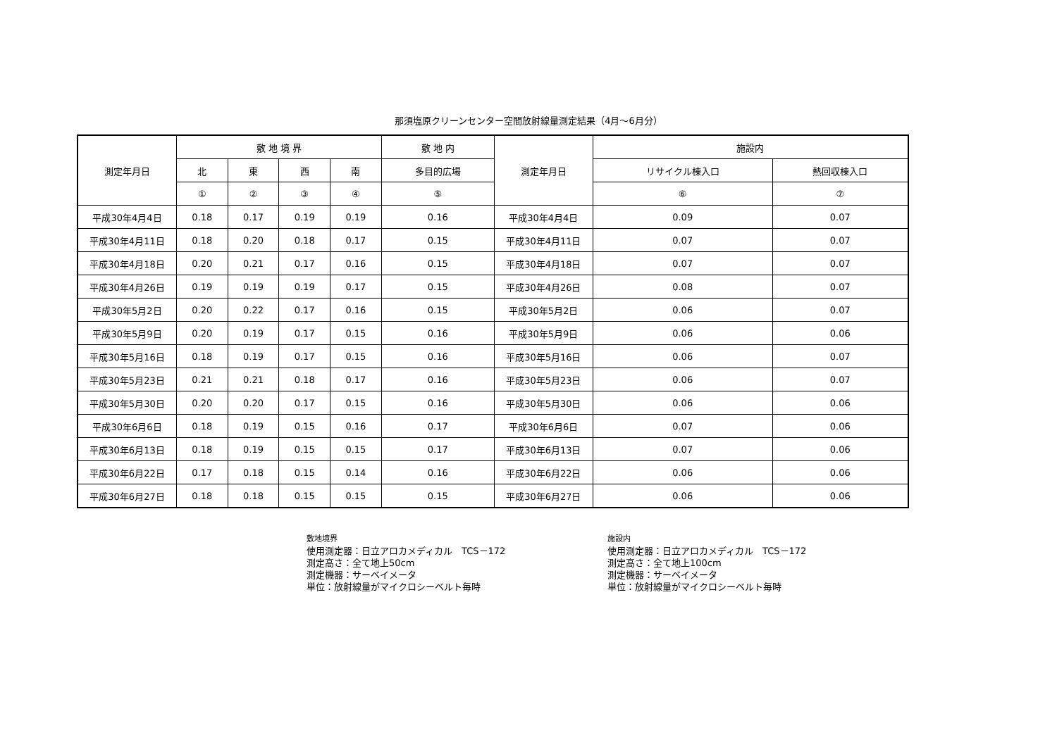那須塩原クリーンセンター空間放射線量測定結果（4月～6月分）
| 測定年月日 | 敷 地 境 界 | | | | 敷 地 内 | 測定年月日 | 施設内 | |
| --- | --- | --- | --- | --- | --- | --- | --- | --- |
| | 北 | 東 | 西 | 南 | 多目的広場 | | リサイクル棟入口 | 熱回収棟入口 |
| | ① | ② | ③ | ④ | ⑤ | | ⑥ | ⑦ |
| 平成30年4月4日 | 0.18 | 0.17 | 0.19 | 0.19 | 0.16 | 平成30年4月4日 | 0.09 | 0.07 |
| 平成30年4月11日 | 0.18 | 0.20 | 0.18 | 0.17 | 0.15 | 平成30年4月11日 | 0.07 | 0.07 |
| 平成30年4月18日 | 0.20 | 0.21 | 0.17 | 0.16 | 0.15 | 平成30年4月18日 | 0.07 | 0.07 |
| 平成30年4月26日 | 0.19 | 0.19 | 0.19 | 0.17 | 0.15 | 平成30年4月26日 | 0.08 | 0.07 |
| 平成30年5月2日 | 0.20 | 0.22 | 0.17 | 0.16 | 0.15 | 平成30年5月2日 | 0.06 | 0.07 |
| 平成30年5月9日 | 0.20 | 0.19 | 0.17 | 0.15 | 0.16 | 平成30年5月9日 | 0.06 | 0.06 |
| 平成30年5月16日 | 0.18 | 0.19 | 0.17 | 0.15 | 0.16 | 平成30年5月16日 | 0.06 | 0.07 |
| 平成30年5月23日 | 0.21 | 0.21 | 0.18 | 0.17 | 0.16 | 平成30年5月23日 | 0.06 | 0.07 |
| 平成30年5月30日 | 0.20 | 0.20 | 0.17 | 0.15 | 0.16 | 平成30年5月30日 | 0.06 | 0.06 |
| 平成30年6月6日 | 0.18 | 0.19 | 0.15 | 0.16 | 0.17 | 平成30年6月6日 | 0.07 | 0.06 |
| 平成30年6月13日 | 0.18 | 0.19 | 0.15 | 0.15 | 0.17 | 平成30年6月13日 | 0.07 | 0.06 |
| 平成30年6月22日 | 0.17 | 0.18 | 0.15 | 0.14 | 0.16 | 平成30年6月22日 | 0.06 | 0.06 |
| 平成30年6月27日 | 0.18 | 0.18 | 0.15 | 0.15 | 0.15 | 平成30年6月27日 | 0.06 | 0.06 |
敷地境界
使用測定器：日立アロカメディカル　TCS－172
測定高さ：全て地上50cm
測定機器：サーベイメータ
単位：放射線量がマイクロシーベルト毎時
施設内
使用測定器：日立アロカメディカル　TCS－172
測定高さ：全て地上100cm
測定機器：サーベイメータ
単位：放射線量がマイクロシーベルト毎時